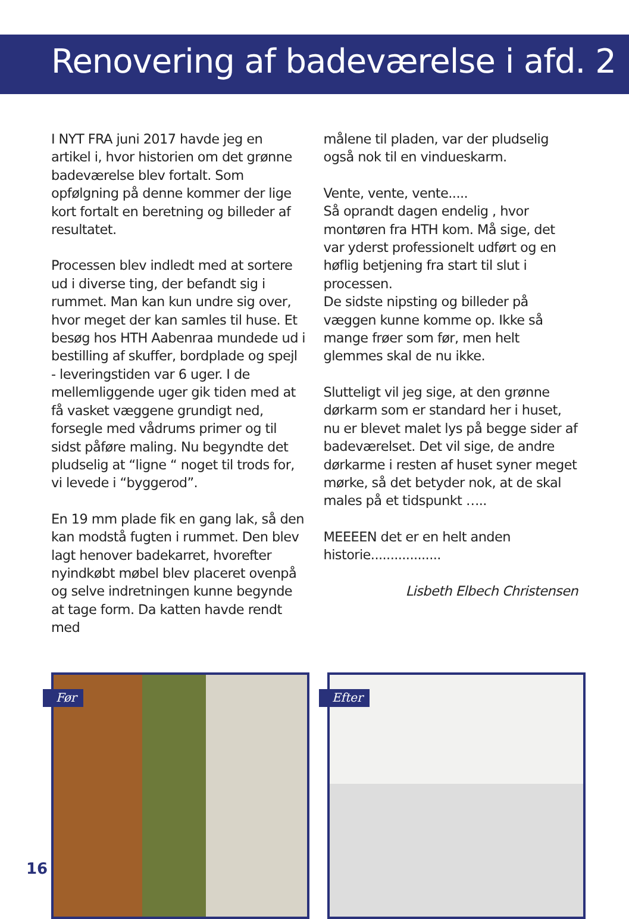Renovering af badeværelse i afd. 2
I NYT FRA juni 2017 havde jeg en artikel i, hvor historien om det grønne badeværelse blev fortalt. Som opfølgning på denne kommer der lige kort fortalt en beretning og billeder af resultatet.
Processen blev indledt med at sortere ud i diverse ting, der befandt sig i rummet. Man kan kun undre sig over, hvor meget der kan samles til huse. Et besøg hos HTH Aabenraa mundede ud i bestilling af skuffer, bordplade og spejl - leveringstiden var 6 uger. I de mellemliggende uger gik tiden med at få vasket væggene grundigt ned, forsegle med vådrums primer og til sidst påføre maling. Nu begyndte det pludselig at “ligne “ noget til trods for, vi levede i “byggerod”.
En 19 mm plade fik en gang lak, så den kan modstå fugten i rummet. Den blev lagt henover badekarret, hvorefter nyindkøbt møbel blev placeret ovenpå og selve indretningen kunne begynde at tage form. Da katten havde rendt med
målene til pladen, var der pludselig også nok til en vindueskarm.
Vente, vente, vente.....
Så oprandt dagen endelig , hvor montøren fra HTH kom. Må sige, det var yderst professionelt udført og en høflig betjening fra start til slut i processen.
De sidste nipsting og billeder på væggen kunne komme op. Ikke så mange frøer som før, men helt glemmes skal de nu ikke.
Slutteligt vil jeg sige, at den grønne dørkarm som er standard her i huset, nu er blevet malet lys på begge sider af badeværelset. Det vil sige, de andre dørkarme i resten af huset syner meget mørke, så det betyder nok, at de skal males på et tidspunkt …..
MEEEEN det er en helt anden historie..................
Lisbeth Elbech Christensen
Før
Efter
16